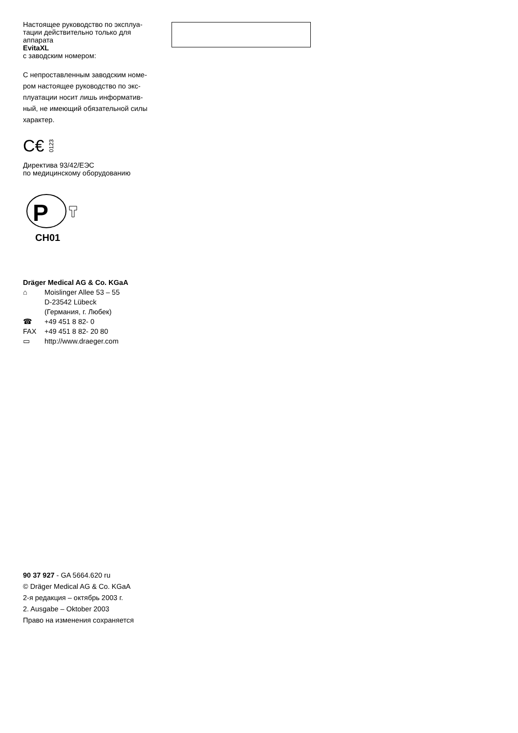Настоящее руководство по эксплуа-
тации действительно только для
аппарата
EvitaXL
с заводским номером:
С непроставленным заводским номе-
ром настоящее руководство по экс-
плуатации носит лишь информатив-
ный, не имеющий обязательной силы
характер.
C€ 0123
Директива 93/42/ЕЭС
по медицинскому оборудованию
P
CH01
Dräger Medical AG & Co. KGaA
⌂ Moislinger Allee 53 – 55
D-23542 Lübeck
(Германия, г. Любек)
☎ +49 451 8 82- 0
FAX +49 451 8 82- 20 80
▭ http://www.draeger.com
90 37 927 - GA 5664.620 ru
© Dräger Medical AG & Co. KGaA
2-я редакция – октябрь 2003 г.
2. Ausgabe – Oktober 2003
Право на изменения сохраняется